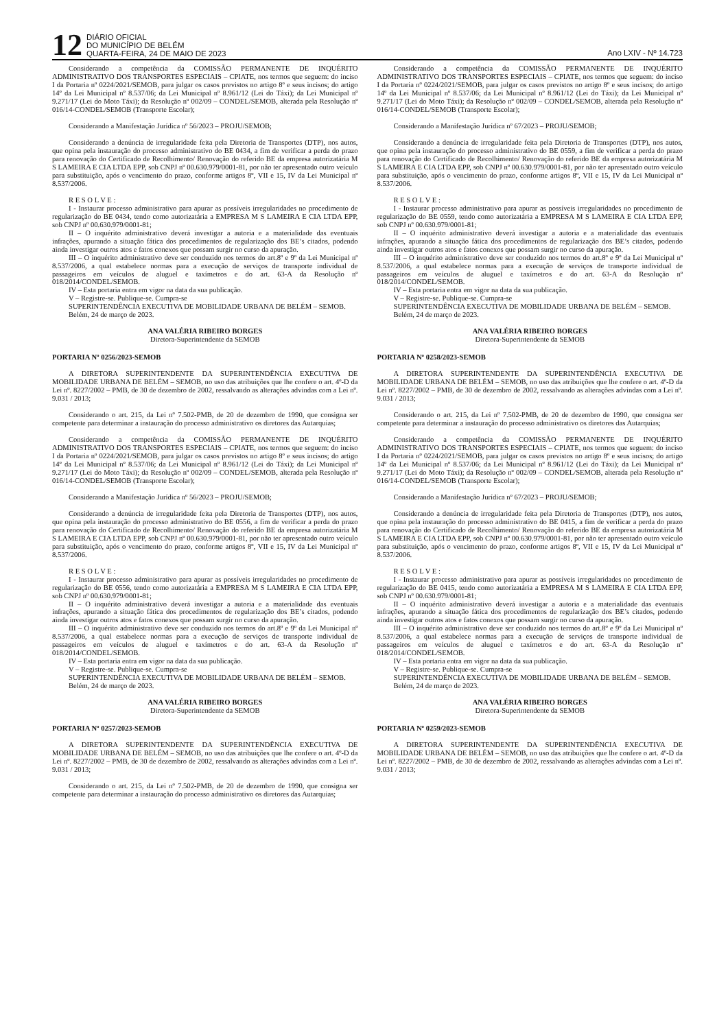12
DIÁRIO OFICIAL
DO MUNICÍPIO DE BELÉM
QUARTA-FEIRA, 24 DE MAIO DE 2023
Ano LXIV - Nº 14.723
Considerando a competência da COMISSÃO PERMANENTE DE INQUÉRITO ADMINISTRATIVO DOS TRANSPORTES ESPECIAIS – CPIATE, nos termos que seguem: do inciso I da Portaria nº 0224/2021/SEMOB, para julgar os casos previstos no artigo 8º e seus incisos; do artigo 14º da Lei Municipal nº 8.537/06; da Lei Municipal nº 8.961/12 (Lei do Táxi); da Lei Municipal nº 9.271/17 (Lei do Moto Táxi); da Resolução nº 002/09 – CONDEL/SEMOB, alterada pela Resolução nº 016/14-CONDEL/SEMOB (Transporte Escolar);
Considerando a Manifestação Jurídica nº 56/2023 – PROJU/SEMOB;
Considerando a denúncia de irregularidade feita pela Diretoria de Transportes (DTP), nos autos, que opina pela instauração do processo administrativo do BE 0434, a fim de verificar a perda do prazo para renovação do Certificado de Recolhimento/ Renovação do referido BE da empresa autorizatária M S LAMEIRA E CIA LTDA EPP, sob CNPJ nº 00.630.979/0001-81, por não ter apresentado outro veículo para substituição, após o vencimento do prazo, conforme artigos 8º, VII e 15, IV da Lei Municipal nº 8.537/2006.
R E S O L V E :
I - Instaurar processo administrativo para apurar as possíveis irregularidades no procedimento de regularização do BE 0434, tendo como autorizatária a EMPRESA M S LAMEIRA E CIA LTDA EPP, sob CNPJ nº 00.630.979/0001-81;
II – O inquérito administrativo deverá investigar a autoria e a materialidade das eventuais infrações, apurando a situação fática dos procedimentos de regularização dos BE’s citados, podendo ainda investigar outros atos e fatos conexos que possam surgir no curso da apuração.
III – O inquérito administrativo deve ser conduzido nos termos do art.8º e 9º da Lei Municipal nº 8.537/2006, a qual estabelece normas para a execução de serviços de transporte individual de passageiros em veículos de aluguel e taxímetros e do art. 63-A da Resolução nº 018/2014/CONDEL/SEMOB.
IV – Esta portaria entra em vigor na data da sua publicação.
V – Registre-se. Publique-se. Cumpra-se
SUPERINTENDÊNCIA EXECUTIVA DE MOBILIDADE URBANA DE BELÉM – SEMOB.
Belém, 24 de março de 2023.
ANA VALÉRIA RIBEIRO BORGES
Diretora-Superintendente da SEMOB
PORTARIA Nº 0256/2023-SEMOB
A DIRETORA SUPERINTENDENTE DA SUPERINTENDÊNCIA EXECUTIVA DE MOBILIDADE URBANA DE BELÉM – SEMOB, no uso das atribuições que lhe confere o art. 4º-D da Lei nº. 8227/2002 – PMB, de 30 de dezembro de 2002, ressalvando as alterações advindas com a Lei nº. 9.031 / 2013;
Considerando o art. 215, da Lei nº 7.502-PMB, de 20 de dezembro de 1990, que consigna ser competente para determinar a instauração do processo administrativo os diretores das Autarquias;
Considerando a competência da COMISSÃO PERMANENTE DE INQUÉRITO ADMINISTRATIVO DOS TRANSPORTES ESPECIAIS – CPIATE, nos termos que seguem: do inciso I da Portaria nº 0224/2021/SEMOB, para julgar os casos previstos no artigo 8º e seus incisos; do artigo 14º da Lei Municipal nº 8.537/06; da Lei Municipal nº 8.961/12 (Lei do Táxi); da Lei Municipal nº 9.271/17 (Lei do Moto Táxi); da Resolução nº 002/09 – CONDEL/SEMOB, alterada pela Resolução nº 016/14-CONDEL/SEMOB (Transporte Escolar);
Considerando a Manifestação Jurídica nº 56/2023 – PROJU/SEMOB;
Considerando a denúncia de irregularidade feita pela Diretoria de Transportes (DTP), nos autos, que opina pela instauração do processo administrativo do BE 0556, a fim de verificar a perda do prazo para renovação do Certificado de Recolhimento/ Renovação do referido BE da empresa autorizatária M S LAMEIRA E CIA LTDA EPP, sob CNPJ nº 00.630.979/0001-81, por não ter apresentado outro veículo para substituição, após o vencimento do prazo, conforme artigos 8º, VII e 15, IV da Lei Municipal nº 8.537/2006.
R E S O L V E :
I - Instaurar processo administrativo para apurar as possíveis irregularidades no procedimento de regularização do BE 0556, tendo como autorizatária a EMPRESA M S LAMEIRA E CIA LTDA EPP, sob CNPJ nº 00.630.979/0001-81;
II – O inquérito administrativo deverá investigar a autoria e a materialidade das eventuais infrações, apurando a situação fática dos procedimentos de regularização dos BE’s citados, podendo ainda investigar outros atos e fatos conexos que possam surgir no curso da apuração.
III – O inquérito administrativo deve ser conduzido nos termos do art.8º e 9º da Lei Municipal nº 8.537/2006, a qual estabelece normas para a execução de serviços de transporte individual de passageiros em veículos de aluguel e taxímetros e do art. 63-A da Resolução nº 018/2014/CONDEL/SEMOB.
IV – Esta portaria entra em vigor na data da sua publicação.
V – Registre-se. Publique-se. Cumpra-se
SUPERINTENDÊNCIA EXECUTIVA DE MOBILIDADE URBANA DE BELÉM – SEMOB.
Belém, 24 de março de 2023.
ANA VALÉRIA RIBEIRO BORGES
Diretora-Superintendente da SEMOB
PORTARIA Nº 0257/2023-SEMOB
A DIRETORA SUPERINTENDENTE DA SUPERINTENDÊNCIA EXECUTIVA DE MOBILIDADE URBANA DE BELÉM – SEMOB, no uso das atribuições que lhe confere o art. 4º-D da Lei nº. 8227/2002 – PMB, de 30 de dezembro de 2002, ressalvando as alterações advindas com a Lei nº. 9.031 / 2013;
Considerando o art. 215, da Lei nº 7.502-PMB, de 20 de dezembro de 1990, que consigna ser competente para determinar a instauração do processo administrativo os diretores das Autarquias;
Considerando a competência da COMISSÃO PERMANENTE DE INQUÉRITO ADMINISTRATIVO DOS TRANSPORTES ESPECIAIS – CPIATE, nos termos que seguem: do inciso I da Portaria nº 0224/2021/SEMOB, para julgar os casos previstos no artigo 8º e seus incisos; do artigo 14º da Lei Municipal nº 8.537/06; da Lei Municipal nº 8.961/12 (Lei do Táxi); da Lei Municipal nº 9.271/17 (Lei do Moto Táxi); da Resolução nº 002/09 – CONDEL/SEMOB, alterada pela Resolução nº 016/14-CONDEL/SEMOB (Transporte Escolar);
Considerando a Manifestação Jurídica nº 67/2023 – PROJU/SEMOB;
Considerando a denúncia de irregularidade feita pela Diretoria de Transportes (DTP), nos autos, que opina pela instauração do processo administrativo do BE 0559, a fim de verificar a perda do prazo para renovação do Certificado de Recolhimento/ Renovação do referido BE da empresa autorizatária M S LAMEIRA E CIA LTDA EPP, sob CNPJ nº 00.630.979/0001-81, por não ter apresentado outro veículo para substituição, após o vencimento do prazo, conforme artigos 8º, VII e 15, IV da Lei Municipal nº 8.537/2006.
R E S O L V E :
I - Instaurar processo administrativo para apurar as possíveis irregularidades no procedimento de regularização do BE 0559, tendo como autorizatária a EMPRESA M S LAMEIRA E CIA LTDA EPP, sob CNPJ nº 00.630.979/0001-81;
II – O inquérito administrativo deverá investigar a autoria e a materialidade das eventuais infrações, apurando a situação fática dos procedimentos de regularização dos BE’s citados, podendo ainda investigar outros atos e fatos conexos que possam surgir no curso da apuração.
III – O inquérito administrativo deve ser conduzido nos termos do art.8º e 9º da Lei Municipal nº 8.537/2006, a qual estabelece normas para a execução de serviços de transporte individual de passageiros em veículos de aluguel e taxímetros e do art. 63-A da Resolução nº 018/2014/CONDEL/SEMOB.
IV – Esta portaria entra em vigor na data da sua publicação.
V – Registre-se. Publique-se. Cumpra-se
SUPERINTENDÊNCIA EXECUTIVA DE MOBILIDADE URBANA DE BELÉM – SEMOB.
Belém, 24 de março de 2023.
ANA VALÉRIA RIBEIRO BORGES
Diretora-Superintendente da SEMOB
PORTARIA Nº 0258/2023-SEMOB
A DIRETORA SUPERINTENDENTE DA SUPERINTENDÊNCIA EXECUTIVA DE MOBILIDADE URBANA DE BELÉM – SEMOB, no uso das atribuições que lhe confere o art. 4º-D da Lei nº. 8227/2002 – PMB, de 30 de dezembro de 2002, ressalvando as alterações advindas com a Lei nº. 9.031 / 2013;
Considerando o art. 215, da Lei nº 7.502-PMB, de 20 de dezembro de 1990, que consigna ser competente para determinar a instauração do processo administrativo os diretores das Autarquias;
Considerando a competência da COMISSÃO PERMANENTE DE INQUÉRITO ADMINISTRATIVO DOS TRANSPORTES ESPECIAIS – CPIATE, nos termos que seguem: do inciso I da Portaria nº 0224/2021/SEMOB, para julgar os casos previstos no artigo 8º e seus incisos; do artigo 14º da Lei Municipal nº 8.537/06; da Lei Municipal nº 8.961/12 (Lei do Táxi); da Lei Municipal nº 9.271/17 (Lei do Moto Táxi); da Resolução nº 002/09 – CONDEL/SEMOB, alterada pela Resolução nº 016/14-CONDEL/SEMOB (Transporte Escolar);
Considerando a Manifestação Jurídica nº 67/2023 – PROJU/SEMOB;
Considerando a denúncia de irregularidade feita pela Diretoria de Transportes (DTP), nos autos, que opina pela instauração do processo administrativo do BE 0415, a fim de verificar a perda do prazo para renovação do Certificado de Recolhimento/ Renovação do referido BE da empresa autorizatária M S LAMEIRA E CIA LTDA EPP, sob CNPJ nº 00.630.979/0001-81, por não ter apresentado outro veículo para substituição, após o vencimento do prazo, conforme artigos 8º, VII e 15, IV da Lei Municipal nº 8.537/2006.
R E S O L V E :
I - Instaurar processo administrativo para apurar as possíveis irregularidades no procedimento de regularização do BE 0415, tendo como autorizatária a EMPRESA M S LAMEIRA E CIA LTDA EPP, sob CNPJ nº 00.630.979/0001-81;
II – O inquérito administrativo deverá investigar a autoria e a materialidade das eventuais infrações, apurando a situação fática dos procedimentos de regularização dos BE’s citados, podendo ainda investigar outros atos e fatos conexos que possam surgir no curso da apuração.
III – O inquérito administrativo deve ser conduzido nos termos do art.8º e 9º da Lei Municipal nº 8.537/2006, a qual estabelece normas para a execução de serviços de transporte individual de passageiros em veículos de aluguel e taxímetros e do art. 63-A da Resolução nº 018/2014/CONDEL/SEMOB.
IV – Esta portaria entra em vigor na data da sua publicação.
V – Registre-se. Publique-se. Cumpra-se
SUPERINTENDÊNCIA EXECUTIVA DE MOBILIDADE URBANA DE BELÉM – SEMOB.
Belém, 24 de março de 2023.
ANA VALÉRIA RIBEIRO BORGES
Diretora-Superintendente da SEMOB
PORTARIA Nº 0259/2023-SEMOB
A DIRETORA SUPERINTENDENTE DA SUPERINTENDÊNCIA EXECUTIVA DE MOBILIDADE URBANA DE BELÉM – SEMOB, no uso das atribuições que lhe confere o art. 4º-D da Lei nº. 8227/2002 – PMB, de 30 de dezembro de 2002, ressalvando as alterações advindas com a Lei nº. 9.031 / 2013;